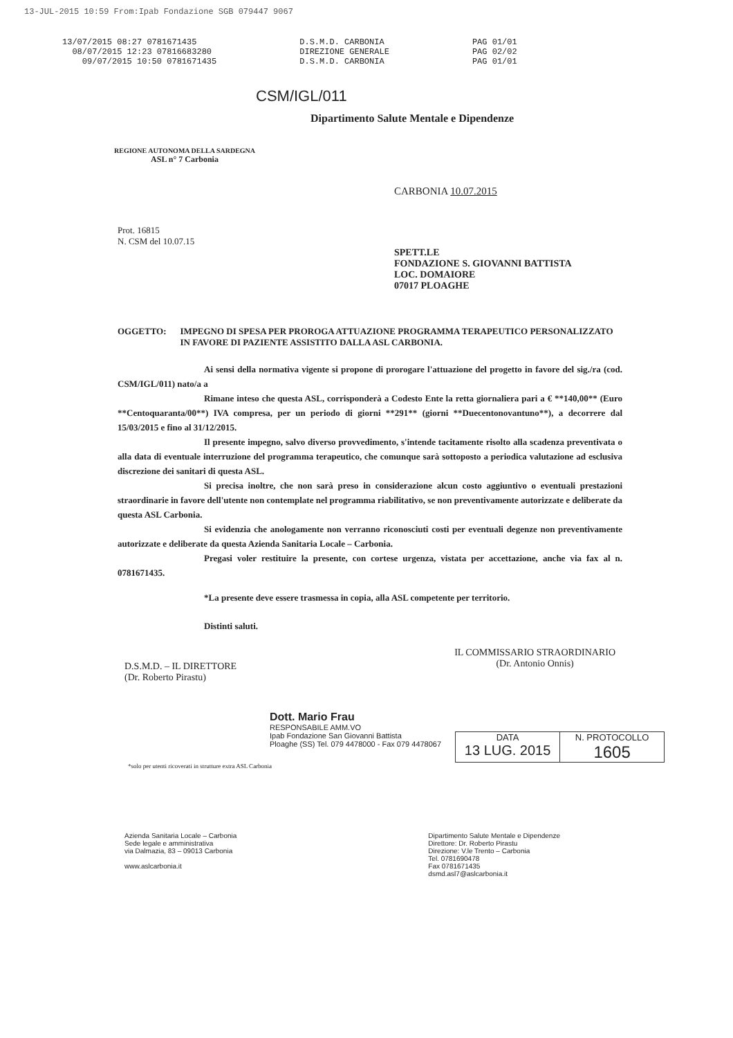13-JUL-2015 10:59 From:Ipab Fondazione SGB 079447 9067
13/07/2015 08:27 0781671435
08/07/2015 12:23 07816683280
09/07/2015 10:50 0781671435
D.S.M.D. CARBONIA
DIREZIONE GENERALE
D.S.M.D. CARBONIA
PAG 01/01
PAG 02/02
PAG 01/01
CSM/IGL/011
REGIONE AUTONOMA DELLA SARDEGNA
ASL n° 7 Carbonia
Dipartimento Salute Mentale e Dipendenze
CARBONIA 10.07.2015
Prot. 16815
N. CSM del 10.07.15
SPETT.LE
FONDAZIONE S. GIOVANNI BATTISTA
LOC. DOMAIORE
07017 PLOAGHE
OGGETTO: IMPEGNO DI SPESA PER PROROGA ATTUAZIONE PROGRAMMA TERAPEUTICO PERSONALIZZATO IN FAVORE DI PAZIENTE ASSISTITO DALLA ASL CARBONIA.
Ai sensi della normativa vigente si propone di prorogare l'attuazione del progetto in favore del sig./ra (cod. CSM/IGL/011) nato/a a
Rimane inteso che questa ASL, corrisponderà a Codesto Ente la retta giornaliera pari a € **140,00** (Euro **Centoquaranta/00**) IVA compresa, per un periodo di giorni **291** (giorni **Duecentonovantuno**), a decorrere dal 15/03/2015 e fino al 31/12/2015.
Il presente impegno, salvo diverso provvedimento, s'intende tacitamente risolto alla scadenza preventivata o alla data di eventuale interruzione del programma terapeutico, che comunque sarà sottoposto a periodica valutazione ad esclusiva discrezione dei sanitari di questa ASL.
Si precisa inoltre, che non sarà preso in considerazione alcun costo aggiuntivo o eventuali prestazioni straordinarie in favore dell'utente non contemplate nel programma riabilitativo, se non preventivamente autorizzate e deliberate da questa ASL Carbonia.
Si evidenzia che anologamente non verranno riconosciuti costi per eventuali degenze non preventivamente autorizzate e deliberate da questa Azienda Sanitaria Locale – Carbonia.
Pregasi voler restituire la presente, con cortese urgenza, vistata per accettazione, anche via fax al n. 0781671435.
*La presente deve essere trasmessa in copia, alla ASL competente per territorio.
Distinti saluti.
D.S.M.D. – IL DIRETTORE
(Dr. Roberto Pirastu)
IL COMMISSARIO STRAORDINARIO
(Dr. Antonio Onnis)
Dott. Mario Frau
RESPONSABILE AMM.VO
Ipab Fondazione San Giovanni Battista
Ploaghe (SS) Tel. 079 4478000 - Fax 079 4478067
DATA
13 LUG. 2015
N. PROTOCOLLO
1605
*solo per utenti ricoverati in strutture extra ASL Carbonia
Azienda Sanitaria Locale – Carbonia
Sede legale e amministrativa
via Dalmazia, 83 – 09013 Carbonia
www.aslcarbonia.it
Dipartimento Salute Mentale e Dipendenze
Direttore: Dr. Roberto Pirastu
Direzione: V.le Trento – Carbonia
Tel. 0781690478
Fax 0781671435
dsmd.asl7@aslcarbonia.it